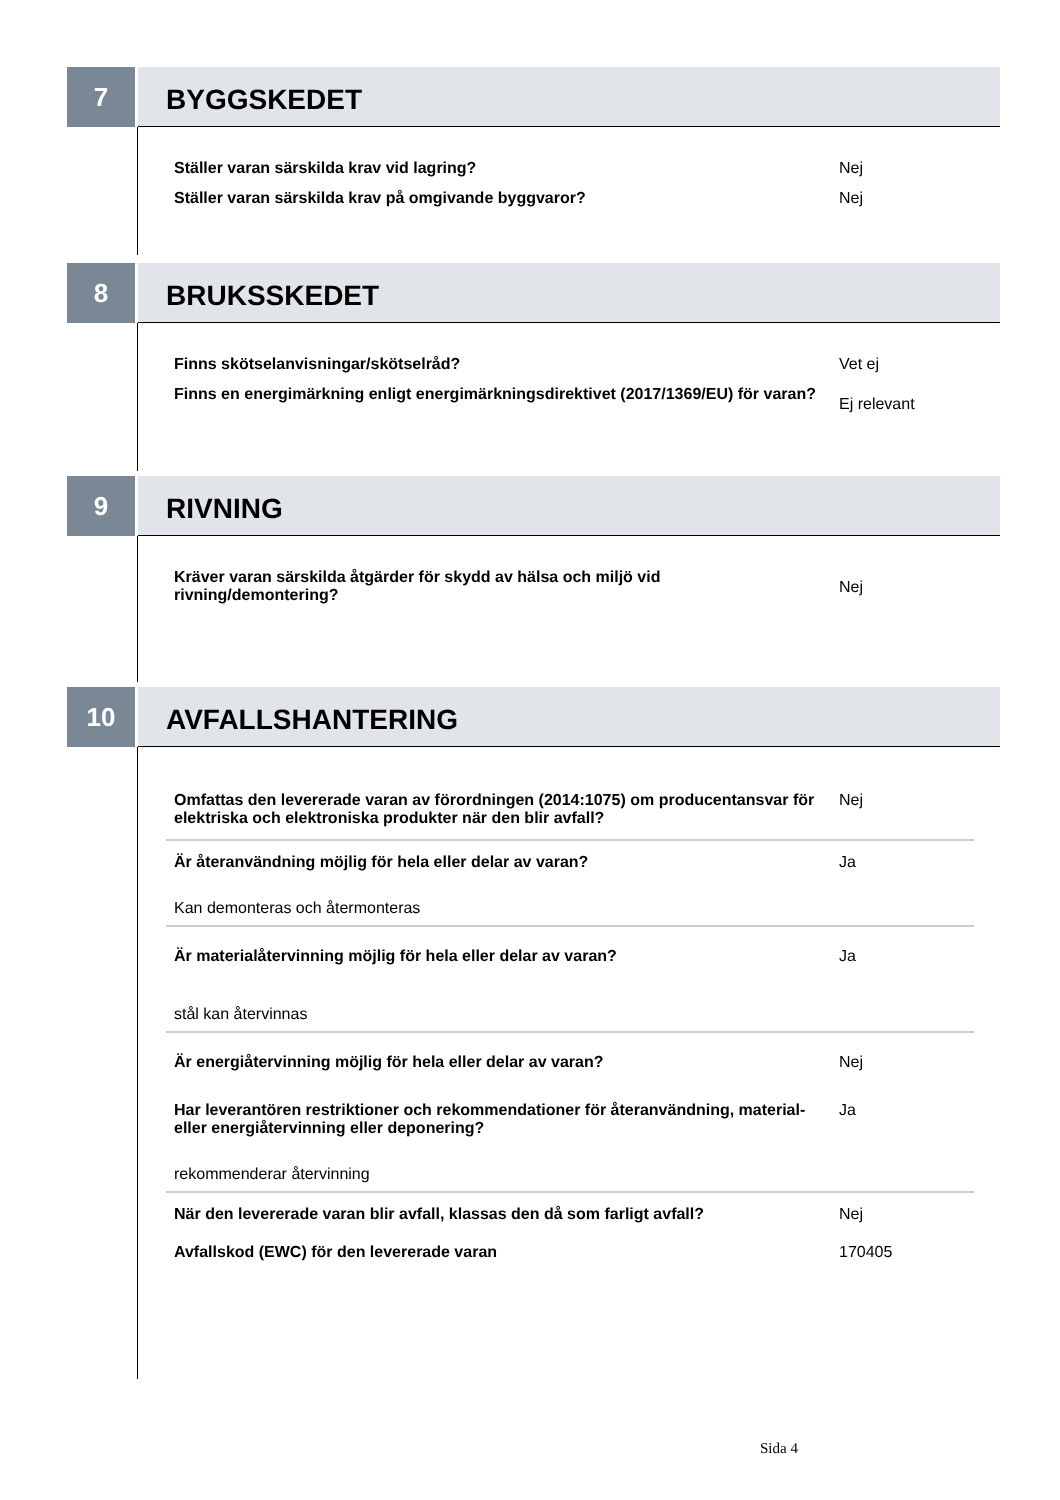7
BYGGSKEDET
Ställer varan särskilda krav vid lagring? Nej
Ställer varan särskilda krav på omgivande byggvaror? Nej
8
BRUKSSKEDET
Finns skötselanvisningar/skötselråd? Vet ej
Finns en energimärkning enligt energimärkningsdirektivet (2017/1369/EU) för varan?
Ej relevant
9
RIVNING
Kräver varan särskilda åtgärder för skydd av hälsa och miljö vid rivning/demontering?
Nej
10
AVFALLSHANTERING
Omfattas den levererade varan av förordningen (2014:1075) om producentansvar för elektriska och elektroniska produkter när den blir avfall?
Nej
Är återanvändning möjlig för hela eller delar av varan? Ja
Kan demonteras och återmonteras
Är materialåtervinning möjlig för hela eller delar av varan? Ja
stål kan återvinnas
Är energiåtervinning möjlig för hela eller delar av varan? Nej
Har leverantören restriktioner och rekommendationer för återanvändning, material- eller energiåtervinning eller deponering?
Ja
rekommenderar återvinning
När den levererade varan blir avfall, klassas den då som farligt avfall?
Nej
Avfallskod (EWC) för den levererade varan 170405
Sida 4